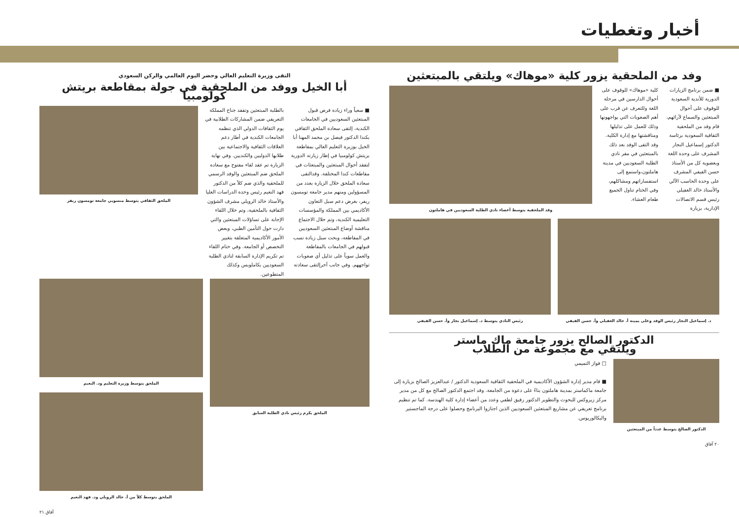أخبار وتغطيات
وفد من الملحقية يزور كلية «موهاك» ويلتقي بالمبتعثين
■ ضمن برنامج الزيارات الدورية للأندية السعودية للوقوف على أحوال المبتعثين والسماع لآرائهم، قام وفد من الملحقية الثقافية السعودية برئاسة الدكتور إسماعيل النجار المشرف على وحدة اللغة وبعضوية كل من الأستاذ حسن الفيفي المشرف على وحدة الحاسب الآلي والأستاذ خالد الغفيلي رئيس قسم الاتصالات الإدارية، بزيارة
كلية «موهاك» للوقوف على أحوال الدارسين في مرحلة اللغة وللتعرف عن قرب على أهم الصعوبات التي يواجهونها وذلك للعمل على تذليلها ومناقشتها مع إدارة الكلية. وقد التقى الوفد بعد ذلك بالمبتعثين في مقر نادي الطلبة السعوديين في مدينة هاملتون،واستمع إلى استفساراتهم ومشاكلهم، وفي الختام تناول الجميع طعام العشاء.
وفد الملحقية يتوسط أعضاء نادي الطلبة السعوديين في هاملتون
د. إسماعيل النجار رئيس الوفد وعلى يمينه أ. خالد الغفيلي وأ. حسن الفيفي
رئيس النادي يتوسط د. إسماعيل نجار وأ. حسن الفيفي
الدكتور الصالح يزور جامعة ماك ماستر
ويلتقي مع مجموعة من الطلاب
الدكتور الصالح يتوسط عدداً من المبتعثين
□ فواز التميمي
■ قام مدير إدارة الشؤون الأكاديمية في الملحقية الثقافية السعودية الدكتور / عبدالعزيز الصالح بزيارة إلى جامعة ماكماستر بمدينة هاملتون بناءً على دعوة من الجامعة. وقد اجتمع الدكتور الصالح مع كل من مدير مركز زيروكس للبحوث والتطوير الدكتور رفيق لطفي وعدد من أعضاء إدارة كلية الهندسة. كما تم تنظيم برنامج تعريفي عن مشاريع المبتعثين السعوديين الذين اجتازوا البرنامج وحصلوا على درجة الماجستير والبكالوريوس.
٢٠ آفاق
التقى وزيرة التعليم العالي وحضر اليوم العالمي والركن السعودي
أبا الخيل ووفد من الملحقية في جولة بمقاطعة بريتش كولومبيا
■ سعياً وراء زيادة فرص قبول المبتعثين السعوديين في الجامعات الكندية، إلتقى سعادة الملحق الثقافي بكندا الدكتور فيصل بن محمد المهنا أبا الخيل بوزيرة التعليم العالي بمقاطعة بريتش كولومبيا في إطار زيارته الدورية لتفقد أحوال المبتعثين والمبتعثات في مقاطعات كندا المختلفة. وقدالتقى سعادة الملحق خلال الزيارة بعدد من المسؤولين ومنهم مدير جامعة تومسون ريفر، بغرض دعم سبل التعاون الأكاديمي بين المملكة والمؤسسات التعليمية الكندية، وتم خلال الاجتماع مناقشة أوضاع المبتعثين السعوديين في المقاطعة، وبحث سبل زيادة نسب قبولهم في الجامعات بالمقاطعة والعمل سوياً على تذليل أي صعوبات تواجههم. وفي جانب آخرإلتقى سعادته
بالطلبة المبتعثين وتفقد جناح المملكة التعريفي ضمن المشاركات الطلابية في يوم الثقافات الدولي الذي تنظمه الجامعات الكندية في أطار دعم العلاقات الثقافية والاجتماعية بين طلابها الدوليين والكنديين. وفي نهاية الزيارة تم عقد لقاء مفتوح مع سعادة الملحق ضم المبتعثين والوفد الرسمي للملحقية والذي ضم كلاً من الدكتور فهد النعيم رئيس وحدة الدراسات العليا والأستاذ خالد الرويلي مشرف الشؤون الثقافية بالملحقية، وتم خلال اللقاء الإجابة على تساؤلات المبتعثين والتي دارت حول التأمين الطبي، وبعض الأمور الأكاديمية المتعلقة بتغيير التخصص أو الجامعة. وفي ختام اللقاء تم تكريم الإدارة السابقة لنادي الطلبة السعوديين بكاملوبس وكذلك المتطوعين.
الملحق الثقافي يتوسط منسوبي جامعة تومسون ريفر
الملحق يكرم رئيس نادي الطلبة السابق
الملحق يتوسط وزيرة التعليم ود. النعيم
الملحق يتوسط كلاً من أ. خالد الرويلي ود. فهد النعيم
آفاق ٢١